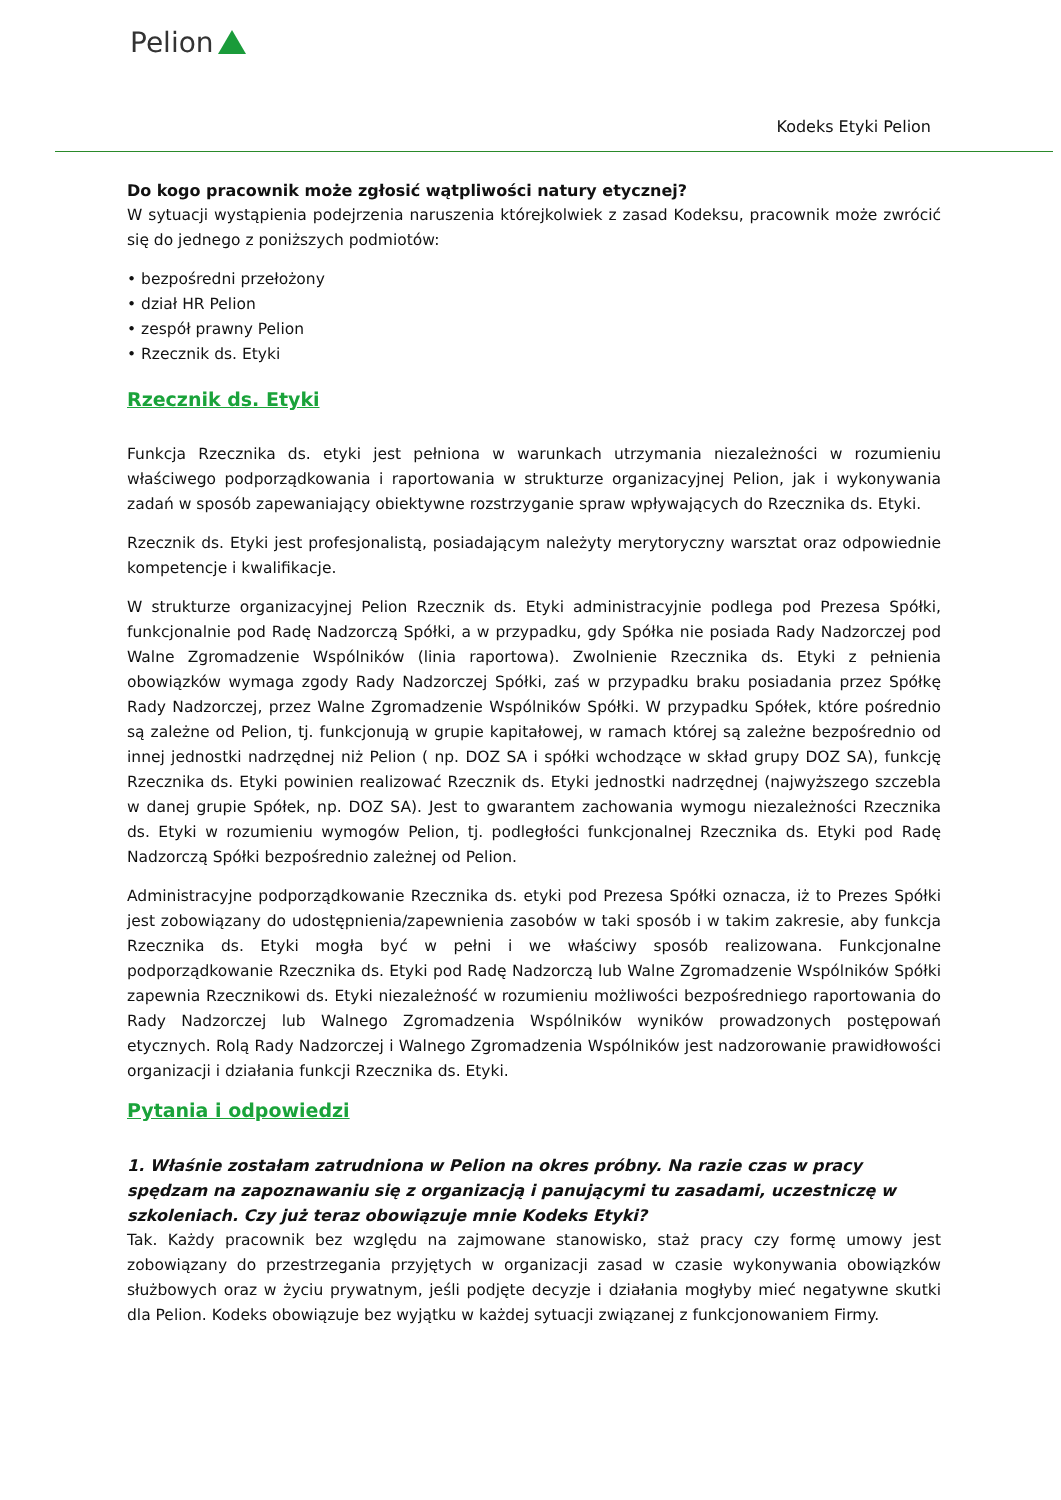Pelion
Kodeks Etyki Pelion
Do kogo pracownik może zgłosić wątpliwości natury etycznej?
W sytuacji wystąpienia podejrzenia naruszenia którejkolwiek z zasad Kodeksu, pracownik może zwrócić się do jednego z poniższych podmiotów:
• bezpośredni przełożony
• dział HR Pelion
• zespół prawny Pelion
• Rzecznik ds. Etyki
Rzecznik ds. Etyki
Funkcja Rzecznika ds. etyki jest pełniona w warunkach utrzymania niezależności w rozumieniu właściwego podporządkowania i raportowania w strukturze organizacyjnej Pelion, jak i wykonywania zadań w sposób zapewaniający obiektywne rozstrzyganie spraw wpływających do Rzecznika ds. Etyki.
Rzecznik ds. Etyki jest profesjonalistą, posiadającym należyty merytoryczny warsztat oraz odpowiednie kompetencje i kwalifikacje.
W strukturze organizacyjnej Pelion Rzecznik ds. Etyki administracyjnie podlega pod Prezesa Spółki, funkcjonalnie pod Radę Nadzorczą Spółki, a w przypadku, gdy Spółka nie posiada Rady Nadzorczej pod Walne Zgromadzenie Wspólników (linia raportowa). Zwolnienie Rzecznika ds. Etyki z pełnienia obowiązków wymaga zgody Rady Nadzorczej Spółki, zaś w przypadku braku posiadania przez Spółkę Rady Nadzorczej, przez Walne Zgromadzenie Wspólników Spółki. W przypadku Spółek, które pośrednio są zależne od Pelion, tj. funkcjonują w grupie kapitałowej, w ramach której są zależne bezpośrednio od innej jednostki nadrzędnej niż Pelion ( np. DOZ SA i spółki wchodzące w skład grupy DOZ SA), funkcję Rzecznika ds. Etyki powinien realizować Rzecznik ds. Etyki jednostki nadrzędnej (najwyższego szczebla w danej grupie Spółek, np. DOZ SA). Jest to gwarantem zachowania wymogu niezależności Rzecznika ds. Etyki w rozumieniu wymogów Pelion, tj. podległości funkcjonalnej Rzecznika ds. Etyki pod Radę Nadzorczą Spółki bezpośrednio zależnej od Pelion.
Administracyjne podporządkowanie Rzecznika ds. etyki pod Prezesa Spółki oznacza, iż to Prezes Spółki jest zobowiązany do udostępnienia/zapewnienia zasobów w taki sposób i w takim zakresie, aby funkcja Rzecznika ds. Etyki mogła być w pełni i we właściwy sposób realizowana. Funkcjonalne podporządkowanie Rzecznika ds. Etyki pod Radę Nadzorczą lub Walne Zgromadzenie Wspólników Spółki zapewnia Rzecznikowi ds. Etyki niezależność w rozumieniu możliwości bezpośredniego raportowania do Rady Nadzorczej lub Walnego Zgromadzenia Wspólników wyników prowadzonych postępowań etycznych. Rolą Rady Nadzorczej i Walnego Zgromadzenia Wspólników jest nadzorowanie prawidłowości organizacji i działania funkcji Rzecznika ds. Etyki.
Pytania i odpowiedzi
1. Właśnie zostałam zatrudniona w Pelion na okres próbny. Na razie czas w pracy spędzam na zapoznawaniu się z organizacją i panującymi tu zasadami, uczestniczę w szkoleniach. Czy już teraz obowiązuje mnie Kodeks Etyki?
Tak. Każdy pracownik bez względu na zajmowane stanowisko, staż pracy czy formę umowy jest zobowiązany do przestrzegania przyjętych w organizacji zasad w czasie wykonywania obowiązków służbowych oraz w życiu prywatnym, jeśli podjęte decyzje i działania mogłyby mieć negatywne skutki dla Pelion. Kodeks obowiązuje bez wyjątku w każdej sytuacji związanej z funkcjonowaniem Firmy.